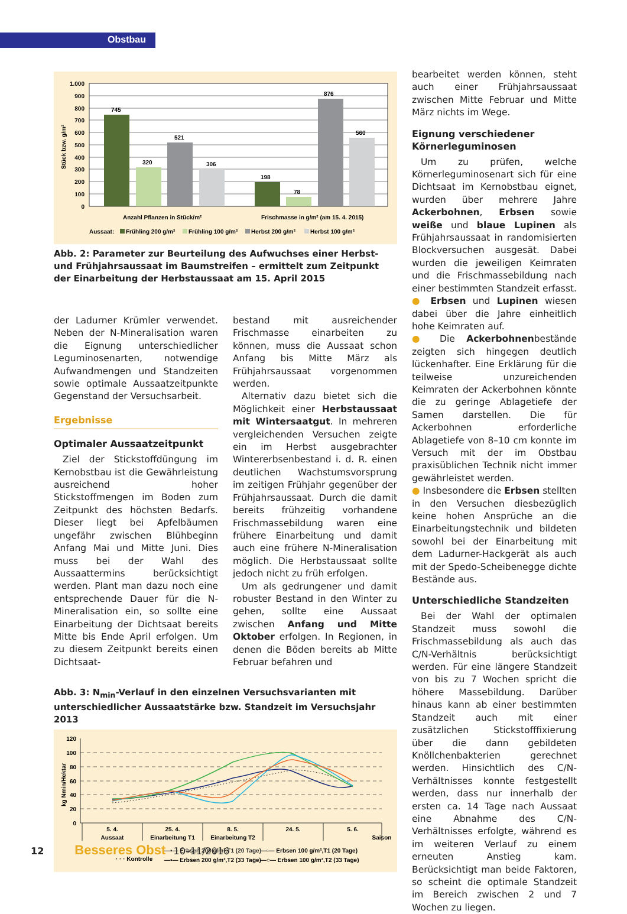Obstbau
1.000
900
800
700
600
500
400
300
200
100
0
Stück bzw. g/m²
745
320
521
306
198
78
876
560
Anzahl Pflanzen in Stück/m²
Frischmasse in g/m² (am 15. 4. 2015)
Aussaat:
Frühling 200 g/m²
Frühling 100 g/m²
Herbst 200 g/m²
Herbst 100 g/m²
Abb. 2: Parameter zur Beurteilung des Aufwuchses einer Herbst- und Frühjahrsaussaat im Baumstreifen – ermittelt zum Zeitpunkt der Einarbeitung der Herbstaussaat am 15. April 2015
der Ladurner Krümler verwendet. Neben der N-Mineralisation waren die Eignung unterschiedlicher Leguminosenarten, notwendige Aufwandmengen und Standzeiten sowie optimale Aussaatzeitpunkte Gegenstand der Versuchsarbeit.
Ergebnisse
Optimaler Aussaatzeitpunkt
Ziel der Stickstoffdüngung im Kernobstbau ist die Gewährleistung ausreichend hoher Stickstoffmengen im Boden zum Zeitpunkt des höchsten Bedarfs. Dieser liegt bei Apfelbäumen ungefähr zwischen Blühbeginn Anfang Mai und Mitte Juni. Dies muss bei der Wahl des Aussaattermins berücksichtigt werden. Plant man dazu noch eine entsprechende Dauer für die N-Mineralisation ein, so sollte eine Einarbeitung der Dichtsaat bereits Mitte bis Ende April erfolgen. Um zu diesem Zeitpunkt bereits einen Dichtsaat-
bestand mit ausreichender Frischmasse einarbeiten zu können, muss die Aussaat schon Anfang bis Mitte März als Frühjahrsaussaat vorgenommen werden.
Alternativ dazu bietet sich die Möglichkeit einer Herbstaussaat mit Wintersaatgut. In mehreren vergleichenden Versuchen zeigte ein im Herbst ausgebrachter Wintererbsenbestand i. d. R. einen deutlichen Wachstumsvorsprung im zeitigen Frühjahr gegenüber der Frühjahrsaussaat. Durch die damit bereits frühzeitig vorhandene Frischmassebildung waren eine frühere Einarbeitung und damit auch eine frühere N-Mineralisation möglich. Die Herbstaussaat sollte jedoch nicht zu früh erfolgen.
Um als gedrungener und damit robuster Bestand in den Winter zu gehen, sollte eine Aussaat zwischen Anfang und Mitte Oktober erfolgen. In Regionen, in denen die Böden bereits ab Mitte Februar befahren und
Abb. 3: N<sub>min</sub>-Verlauf in den einzelnen Versuchsvarianten mit unterschiedlicher Aussaatstärke bzw. Standzeit im Versuchsjahr 2013
120
100
80
60
40
20
0
kg Nmin/Hektar
5. 4.
Aussaat
25. 4.
Einarbeitung T1
8. 5.
Einarbeitung T2
24. 5.
5. 6.
Saison
· · · Kontrolle
—▪— Erbsen 200 g/m²,T1 (20 Tage)
—•— Erbsen 200 g/m²,T2 (33 Tage)
—▫— Erbsen 100 g/m²,T1 (20 Tage)
—○— Erbsen 100 g/m²,T2 (33 Tage)
bearbeitet werden können, steht auch einer Frühjahrsaussaat zwischen Mitte Februar und Mitte März nichts im Wege.
Eignung verschiedener Körnerleguminosen
Um zu prüfen, welche Körnerleguminosenart sich für eine Dichtsaat im Kernobstbau eignet, wurden über mehrere Jahre Ackerbohnen, Erbsen sowie weiße und blaue Lupinen als Frühjahrsaussaat in randomisierten Blockversuchen ausgesät. Dabei wurden die jeweiligen Keimraten und die Frischmassebildung nach einer bestimmten Standzeit erfasst.
● Erbsen und Lupinen wiesen dabei über die Jahre einheitlich hohe Keimraten auf.
● Die Ackerbohnenbestände zeigten sich hingegen deutlich lückenhafter. Eine Erklärung für die teilweise unzureichenden Keimraten der Ackerbohnen könnte die zu geringe Ablagetiefe der Samen darstellen. Die für Ackerbohnen erforderliche Ablagetiefe von 8–10 cm konnte im Versuch mit der im Obstbau praxisüblichen Technik nicht immer gewährleistet werden.
● Insbesondere die Erbsen stellten in den Versuchen diesbezüglich keine hohen Ansprüche an die Einarbeitungstechnik und bildeten sowohl bei der Einarbeitung mit dem Ladurner-Hackgerät als auch mit der Spedo-Scheibenegge dichte Bestände aus.
Unterschiedliche Standzeiten
Bei der Wahl der optimalen Standzeit muss sowohl die Frischmassebildung als auch das C/N-Verhältnis berücksichtigt werden. Für eine längere Standzeit von bis zu 7 Wochen spricht die höhere Massebildung. Darüber hinaus kann ab einer bestimmten Standzeit auch mit einer zusätzlichen Stickstofffixierung über die dann gebildeten Knöllchenbakterien gerechnet werden. Hinsichtlich des C/N-Verhältnisses konnte festgestellt werden, dass nur innerhalb der ersten ca. 14 Tage nach Aussaat eine Abnahme des C/N-Verhältnisses erfolgte, während es im weiteren Verlauf zu einem erneuten Anstieg kam. Berücksichtigt man beide Faktoren, so scheint die optimale Standzeit im Bereich zwischen 2 und 7 Wochen zu liegen.
12 Besseres Obst 10–11/2016